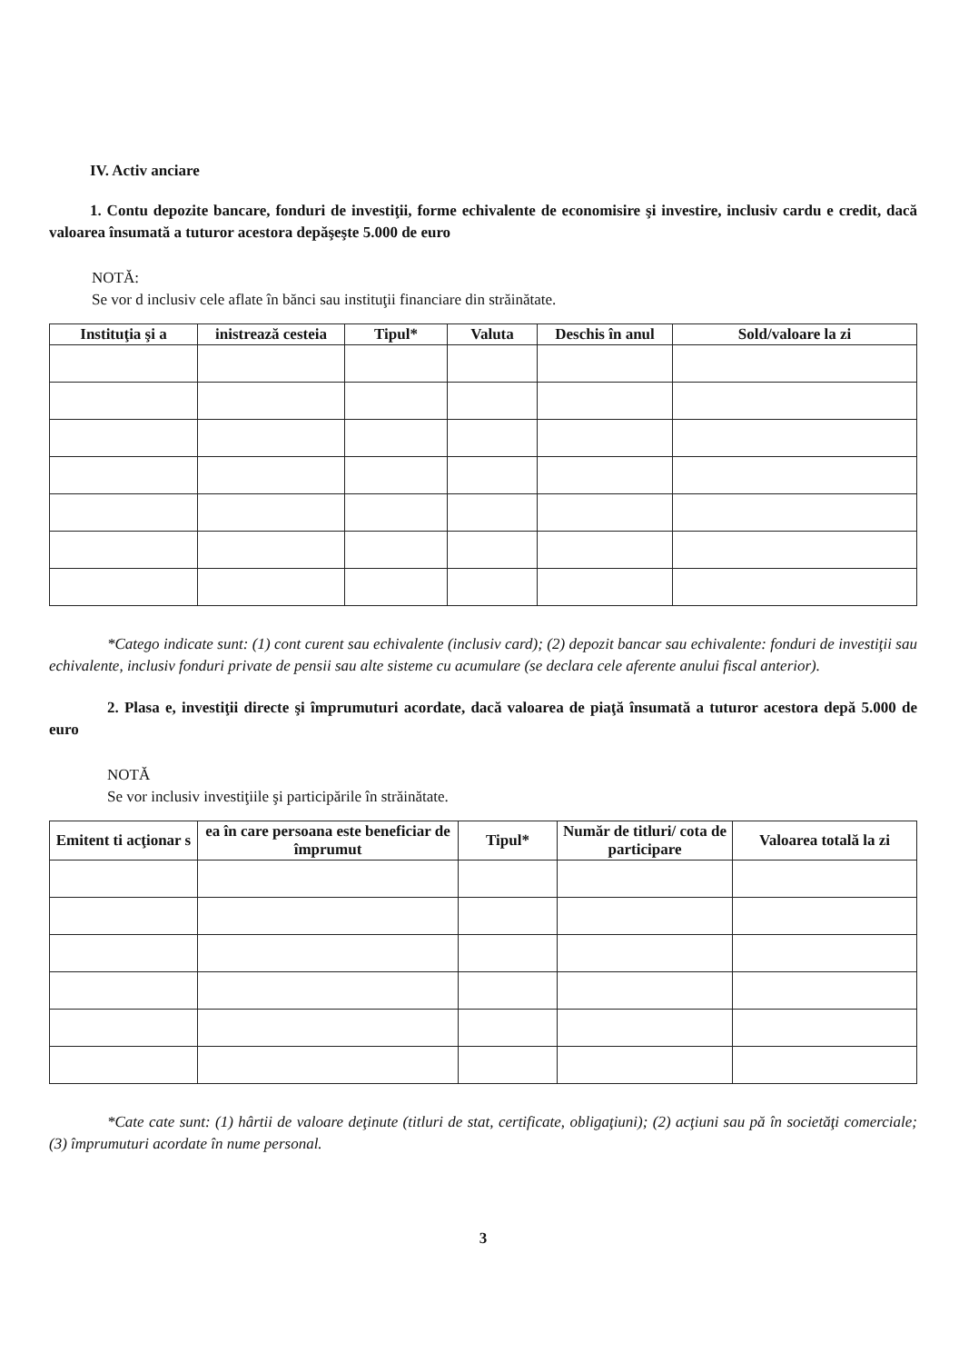IV. Activ anciare
1. Contu depozite bancare, fonduri de investiţii, forme echivalente de economisire şi investire, inclusiv cardu e credit, dacă valoarea însumată a tuturor acestora depăşeşte 5.000 de euro
NOTĂ:
Se vor d inclusiv cele aflate în bănci sau instituţii financiare din străinătate.
| Instituţia şi a | inistrează cesteia | Tipul* | Valuta | Deschis în anul | Sold/valoare la zi |
| --- | --- | --- | --- | --- | --- |
*Catego indicate sunt: (1) cont curent sau echivalente (inclusiv card); (2) depozit bancar sau echivalente: fonduri de investiţii sau echivalente, inclusiv fonduri private de pensii sau alte sisteme cu acumulare (se declara cele aferente anului fiscal anterior).
2. Plasa e, investiţii directe şi împrumuturi acordate, dacă valoarea de piaţă însumată a tuturor acestora depă 5.000 de euro
NOTĂ
Se vor inclusiv investiţiile şi participările în străinătate.
| Emitent ti acţionar s | ea în care persoana este beneficiar de împrumut | Tipul* | Număr de titluri/ cota de participare | Valoarea totală la zi |
| --- | --- | --- | --- | --- |
*Cate cate sunt: (1) hârtii de valoare deţinute (titluri de stat, certificate, obligaţiuni); (2) acţiuni sau pă în societăţi comerciale; (3) împrumuturi acordate în nume personal.
3